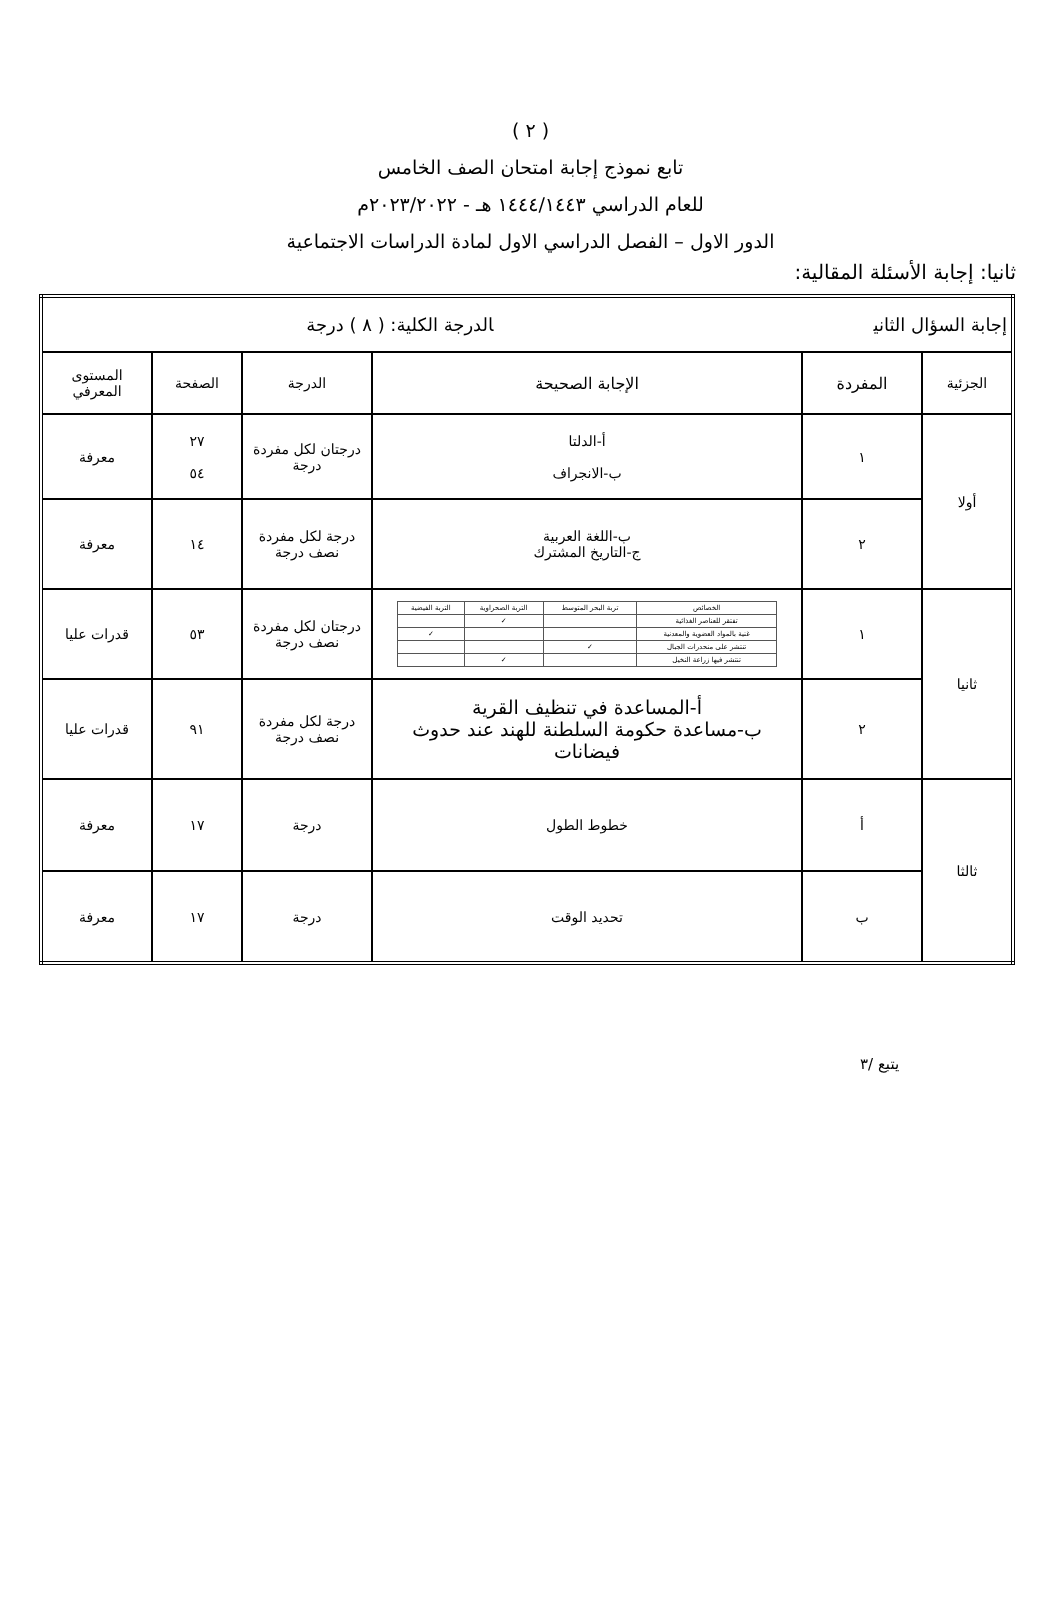( ٢ )
تابع نموذج إجابة امتحان الصف الخامس
للعام الدراسي ١٤٤٤/١٤٤٣ هـ - ٢٠٢٣/٢٠٢٢م
الدور الاول – الفصل الدراسي الاول لمادة الدراسات الاجتماعية
ثانيا: إجابة الأسئلة المقالية:
| إجابة السؤال الثاني الدرجة الكلية: ( ٨ ) درجة | | | | | |
| الجزئية | المفردة | الإجابة الصحيحة | الدرجة | الصفحة | المستوى المعرفي |
| أولا | ١ | أ-الدلتا ب-الانجراف | درجتان لكل مفردة درجة | ٢٧ ٥٤ | معرفة |
| | ٢ | ب-اللغة العربية ج-التاريخ المشترك | درجة لكل مفردة نصف درجة | ١٤ | معرفة |
| ثانيا | ١ | / الخصائص / تربة البحر المتوسط / التربة الصحراوية / التربة الفيضية / / تفتقر للعناصر الغذائية / / ✓ / / / غنية بالمواد العضوية والمعدنية / / / ✓ / / تنتشر على منحدرات الجبال / ✓ / / / / تنتشر فيها زراعة النخيل / / ✓ / / | درجتان لكل مفردة نصف درجة | ٥٣ | قدرات عليا |
| | ٢ | أ-المساعدة في تنظيف القرية ب-مساعدة حكومة السلطنة للهند عند حدوث فيضانات | درجة لكل مفردة نصف درجة | ٩١ | قدرات عليا |
| ثالثا | أ | خطوط الطول | درجة | ١٧ | معرفة |
| | ب | تحديد الوقت | درجة | ١٧ | معرفة |
يتبع /٣